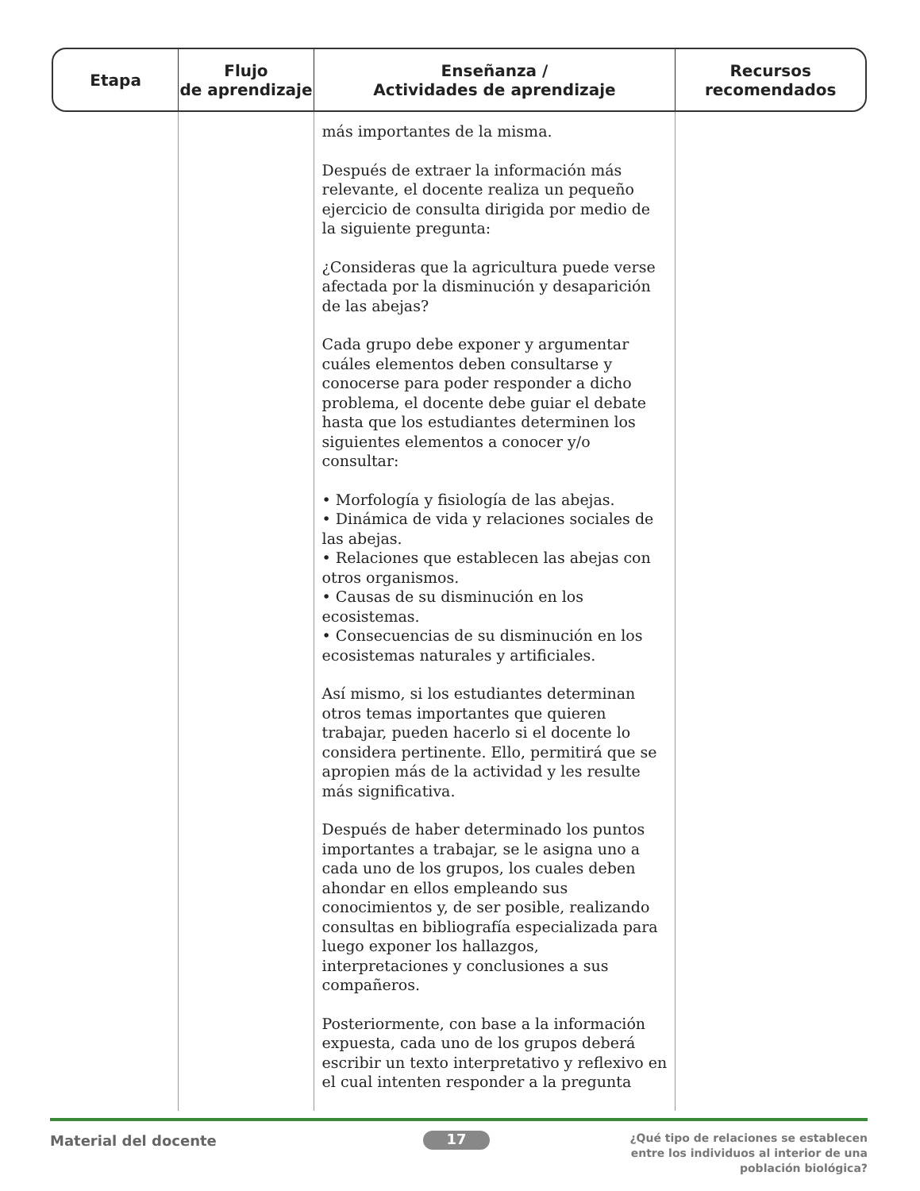| Etapa | Flujo de aprendizaje | Enseñanza / Actividades de aprendizaje | Recursos recomendados |
| --- | --- | --- | --- |
| | | más importantes de la misma. Después de extraer la información más relevante, el docente realiza un pequeño ejercicio de consulta dirigida por medio de la siguiente pregunta: ¿Consideras que la agricultura puede verse afectada por la disminución y desaparición de las abejas? Cada grupo debe exponer y argumentar cuáles elementos deben consultarse y conocerse para poder responder a dicho problema, el docente debe guiar el debate hasta que los estudiantes determinen los siguientes elementos a conocer y/o consultar: • Morfología y fisiología de las abejas. • Dinámica de vida y relaciones sociales de las abejas. • Relaciones que establecen las abejas con otros organismos. • Causas de su disminución en los ecosistemas. • Consecuencias de su disminución en los ecosistemas naturales y artificiales. Así mismo, si los estudiantes determinan otros temas importantes que quieren trabajar, pueden hacerlo si el docente lo considera pertinente. Ello, permitirá que se apropien más de la actividad y les resulte más significativa. Después de haber determinado los puntos importantes a trabajar, se le asigna uno a cada uno de los grupos, los cuales deben ahondar en ellos empleando sus conocimientos y, de ser posible, realizando consultas en bibliografía especializada para luego exponer los hallazgos, interpretaciones y conclusiones a sus compañeros. Posteriormente, con base a la información expuesta, cada uno de los grupos deberá escribir un texto interpretativo y reflexivo en el cual intenten responder a la pregunta | |
Material del docente 17
¿Qué tipo de relaciones se establecen
entre los individuos al interior de una
población biológica?